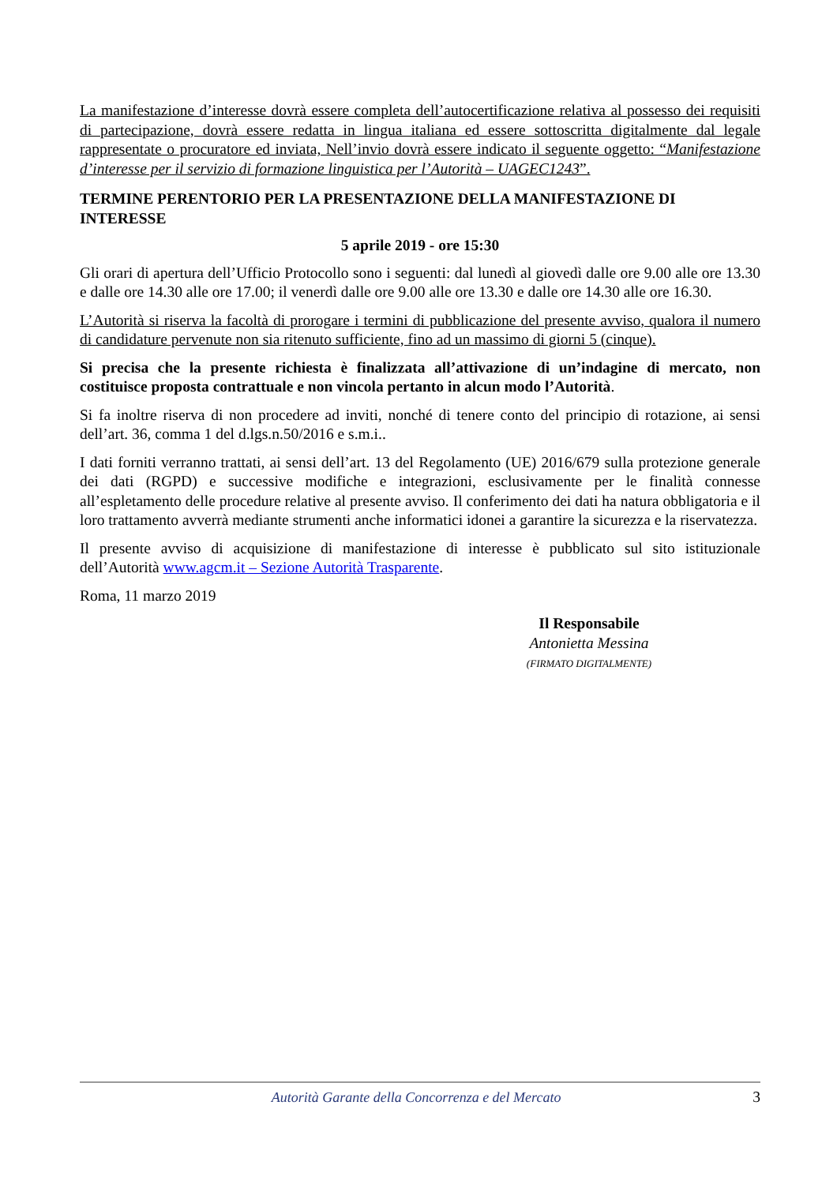La manifestazione d’interesse dovrà essere completa dell’autocertificazione relativa al possesso dei requisiti di partecipazione, dovrà essere redatta in lingua italiana ed essere sottoscritta digitalmente dal legale rappresentate o procuratore ed inviata, Nell’invio dovrà essere indicato il seguente oggetto: “Manifestazione d’interesse per il servizio di formazione linguistica per l’Autorità – UAGEC1243”.
TERMINE PERENTORIO PER LA PRESENTAZIONE DELLA MANIFESTAZIONE DI INTERESSE
5 aprile 2019 - ore 15:30
Gli orari di apertura dell’Ufficio Protocollo sono i seguenti: dal lunedì al giovedì dalle ore 9.00 alle ore 13.30 e dalle ore 14.30 alle ore 17.00; il venerdì dalle ore 9.00 alle ore 13.30 e dalle ore 14.30 alle ore 16.30.
L’Autorità si riserva la facoltà di prorogare i termini di pubblicazione del presente avviso, qualora il numero di candidature pervenute non sia ritenuto sufficiente, fino ad un massimo di giorni 5 (cinque).
Si precisa che la presente richiesta è finalizzata all’attivazione di un’indagine di mercato, non costituisce proposta contrattuale e non vincola pertanto in alcun modo l’Autorità.
Si fa inoltre riserva di non procedere ad inviti, nonché di tenere conto del principio di rotazione, ai sensi dell’art. 36, comma 1 del d.lgs.n.50/2016 e s.m.i..
I dati forniti verranno trattati, ai sensi dell’art. 13 del Regolamento (UE) 2016/679 sulla protezione generale dei dati (RGPD) e successive modifiche e integrazioni, esclusivamente per le finalità connesse all’espletamento delle procedure relative al presente avviso. Il conferimento dei dati ha natura obbligatoria e il loro trattamento avverrà mediante strumenti anche informatici idonei a garantire la sicurezza e la riservatezza.
Il presente avviso di acquisizione di manifestazione di interesse è pubblicato sul sito istituzionale dell’Autorità www.agcm.it – Sezione Autorità Trasparente.
Roma, 11 marzo 2019
Il Responsabile
Antonietta Messina
(FIRMATO DIGITALMENTE)
Autorità Garante della Concorrenza e del Mercato 3